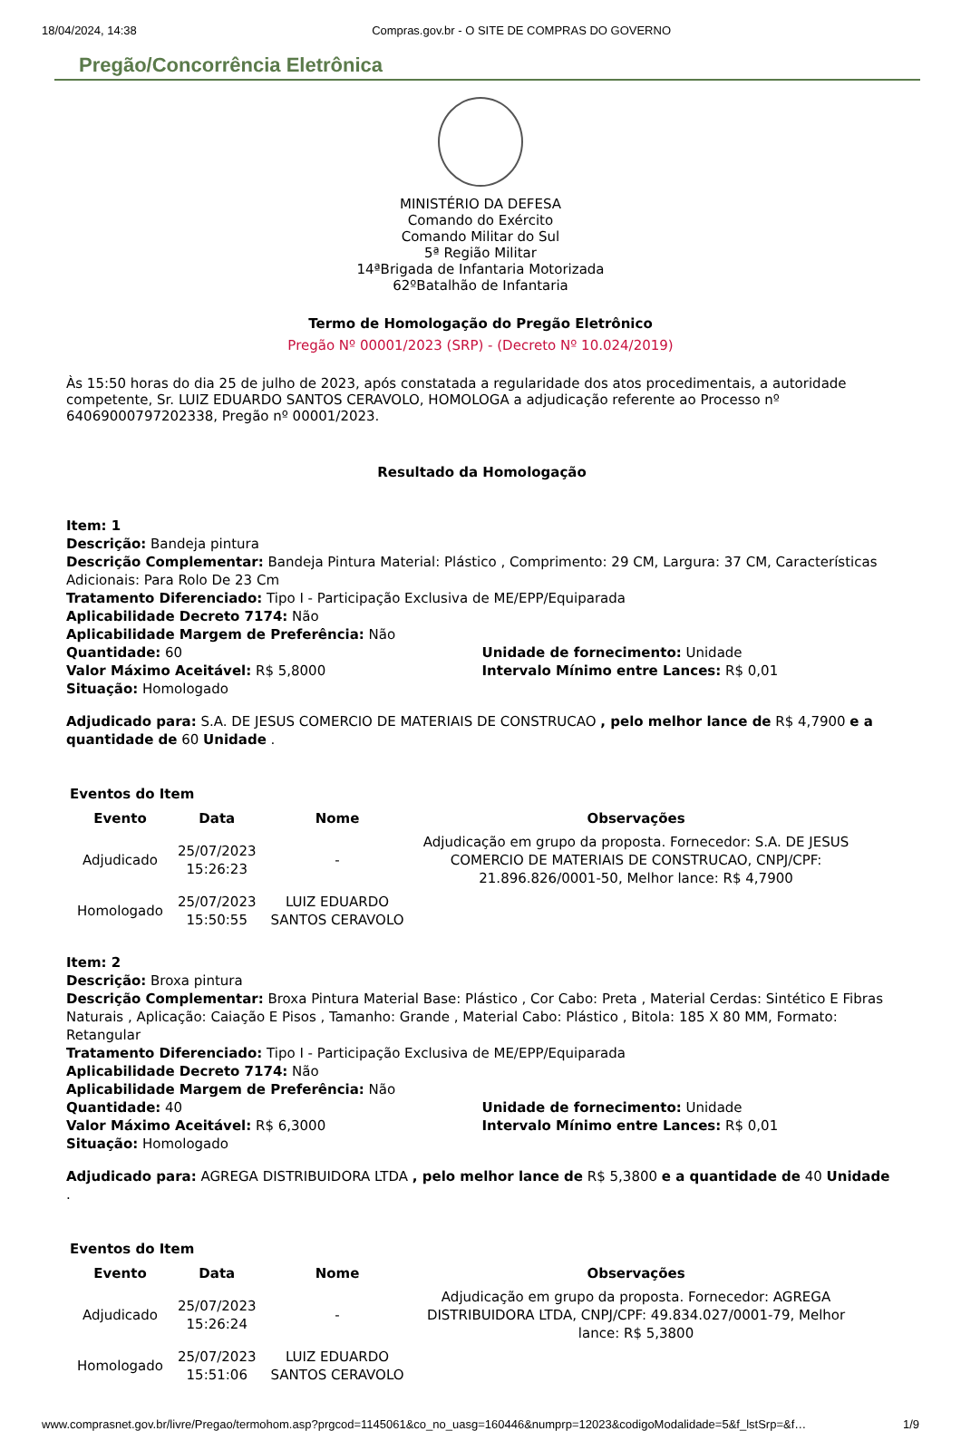18/04/2024, 14:38 Compras.gov.br - O SITE DE COMPRAS DO GOVERNO
Pregão/Concorrência Eletrônica
MINISTÉRIO DA DEFESA
Comando do Exército
Comando Militar do Sul
5ª Região Militar
14ªBrigada de Infantaria Motorizada
62ºBatalhão de Infantaria
Termo de Homologação do Pregão Eletrônico
Pregão Nº 00001/2023 (SRP) - (Decreto Nº 10.024/2019)
Às 15:50 horas do dia 25 de julho de 2023, após constatada a regularidade dos atos procedimentais, a autoridade competente, Sr. LUIZ EDUARDO SANTOS CERAVOLO, HOMOLOGA a adjudicação referente ao Processo nº 64069000797202338, Pregão nº 00001/2023.
Resultado da Homologação
Item: 1
Descrição: Bandeja pintura
Descrição Complementar: Bandeja Pintura Material: Plástico , Comprimento: 29 CM, Largura: 37 CM, Características Adicionais: Para Rolo De 23 Cm
Tratamento Diferenciado: Tipo I - Participação Exclusiva de ME/EPP/Equiparada
Aplicabilidade Decreto 7174: Não
Aplicabilidade Margem de Preferência: Não
Quantidade: 60 Unidade de fornecimento: Unidade
Valor Máximo Aceitável: R$ 5,8000 Intervalo Mínimo entre Lances: R$ 0,01
Situação: Homologado
Adjudicado para: S.A. DE JESUS COMERCIO DE MATERIAIS DE CONSTRUCAO , pelo melhor lance de R$ 4,7900 e a quantidade de 60 Unidade .
Eventos do Item
| Evento | Data | Nome | Observações |
| --- | --- | --- | --- |
| Adjudicado | 25/07/2023 15:26:23 | - | Adjudicação em grupo da proposta. Fornecedor: S.A. DE JESUS COMERCIO DE MATERIAIS DE CONSTRUCAO, CNPJ/CPF: 21.896.826/0001-50, Melhor lance: R$ 4,7900 |
| Homologado | 25/07/2023 15:50:55 | LUIZ EDUARDO SANTOS CERAVOLO | |
Item: 2
Descrição: Broxa pintura
Descrição Complementar: Broxa Pintura Material Base: Plástico , Cor Cabo: Preta , Material Cerdas: Sintético E Fibras Naturais , Aplicação: Caiação E Pisos , Tamanho: Grande , Material Cabo: Plástico , Bitola: 185 X 80 MM, Formato: Retangular
Tratamento Diferenciado: Tipo I - Participação Exclusiva de ME/EPP/Equiparada
Aplicabilidade Decreto 7174: Não
Aplicabilidade Margem de Preferência: Não
Quantidade: 40 Unidade de fornecimento: Unidade
Valor Máximo Aceitável: R$ 6,3000 Intervalo Mínimo entre Lances: R$ 0,01
Situação: Homologado
Adjudicado para: AGREGA DISTRIBUIDORA LTDA , pelo melhor lance de R$ 5,3800 e a quantidade de 40 Unidade .
Eventos do Item
| Evento | Data | Nome | Observações |
| --- | --- | --- | --- |
| Adjudicado | 25/07/2023 15:26:24 | - | Adjudicação em grupo da proposta. Fornecedor: AGREGA DISTRIBUIDORA LTDA, CNPJ/CPF: 49.834.027/0001-79, Melhor lance: R$ 5,3800 |
| Homologado | 25/07/2023 15:51:06 | LUIZ EDUARDO SANTOS CERAVOLO | |
www.comprasnet.gov.br/livre/Pregao/termohom.asp?prgcod=1145061&co_no_uasg=160446&numprp=12023&codigoModalidade=5&f_lstSrp=&f… 1/9